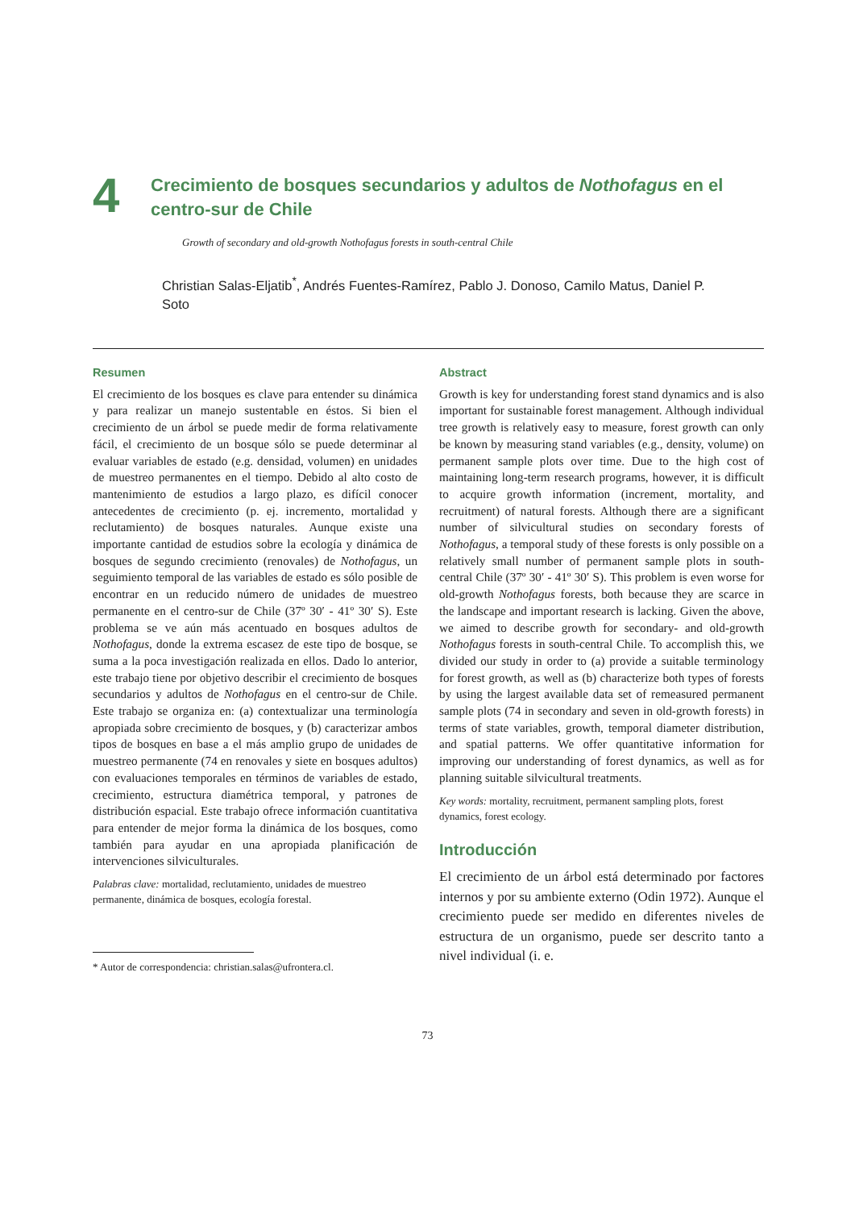4
Crecimiento de bosques secundarios y adultos de Nothofagus en el centro-sur de Chile
Growth of secondary and old-growth Nothofagus forests in south-central Chile
Christian Salas-Eljatib<sup>*</sup>, Andrés Fuentes-Ramírez, Pablo J. Donoso, Camilo Matus, Daniel P. Soto
Resumen
El crecimiento de los bosques es clave para entender su dinámica y para realizar un manejo sustentable en éstos. Si bien el crecimiento de un árbol se puede medir de forma relativamente fácil, el crecimiento de un bosque sólo se puede determinar al evaluar variables de estado (e.g. densidad, volumen) en unidades de muestreo permanentes en el tiempo. Debido al alto costo de mantenimiento de estudios a largo plazo, es difícil conocer antecedentes de crecimiento (p. ej. incremento, mortalidad y reclutamiento) de bosques naturales. Aunque existe una importante cantidad de estudios sobre la ecología y dinámica de bosques de segundo crecimiento (renovales) de Nothofagus, un seguimiento temporal de las variables de estado es sólo posible de encontrar en un reducido número de unidades de muestreo permanente en el centro-sur de Chile (37º 30′ - 41º 30′ S). Este problema se ve aún más acentuado en bosques adultos de Nothofagus, donde la extrema escasez de este tipo de bosque, se suma a la poca investigación realizada en ellos. Dado lo anterior, este trabajo tiene por objetivo describir el crecimiento de bosques secundarios y adultos de Nothofagus en el centro-sur de Chile. Este trabajo se organiza en: (a) contextualizar una terminología apropiada sobre crecimiento de bosques, y (b) caracterizar ambos tipos de bosques en base a el más amplio grupo de unidades de muestreo permanente (74 en renovales y siete en bosques adultos) con evaluaciones temporales en términos de variables de estado, crecimiento, estructura diamétrica temporal, y patrones de distribución espacial. Este trabajo ofrece información cuantitativa para entender de mejor forma la dinámica de los bosques, como también para ayudar en una apropiada planificación de intervenciones silviculturales.
Palabras clave: mortalidad, reclutamiento, unidades de muestreo permanente, dinámica de bosques, ecología forestal.
* Autor de correspondencia: christian.salas@ufrontera.cl.
Abstract
Growth is key for understanding forest stand dynamics and is also important for sustainable forest management. Although individual tree growth is relatively easy to measure, forest growth can only be known by measuring stand variables (e.g., density, volume) on permanent sample plots over time. Due to the high cost of maintaining long-term research programs, however, it is difficult to acquire growth information (increment, mortality, and recruitment) of natural forests. Although there are a significant number of silvicultural studies on secondary forests of Nothofagus, a temporal study of these forests is only possible on a relatively small number of permanent sample plots in south-central Chile (37º 30′ - 41º 30′ S). This problem is even worse for old-growth Nothofagus forests, both because they are scarce in the landscape and important research is lacking. Given the above, we aimed to describe growth for secondary- and old-growth Nothofagus forests in south-central Chile. To accomplish this, we divided our study in order to (a) provide a suitable terminology for forest growth, as well as (b) characterize both types of forests by using the largest available data set of remeasured permanent sample plots (74 in secondary and seven in old-growth forests) in terms of state variables, growth, temporal diameter distribution, and spatial patterns. We offer quantitative information for improving our understanding of forest dynamics, as well as for planning suitable silvicultural treatments.
Key words: mortality, recruitment, permanent sampling plots, forest dynamics, forest ecology.
Introducción
El crecimiento de un árbol está determinado por factores internos y por su ambiente externo (Odin 1972). Aunque el crecimiento puede ser medido en diferentes niveles de estructura de un organismo, puede ser descrito tanto a nivel individual (i. e.
73